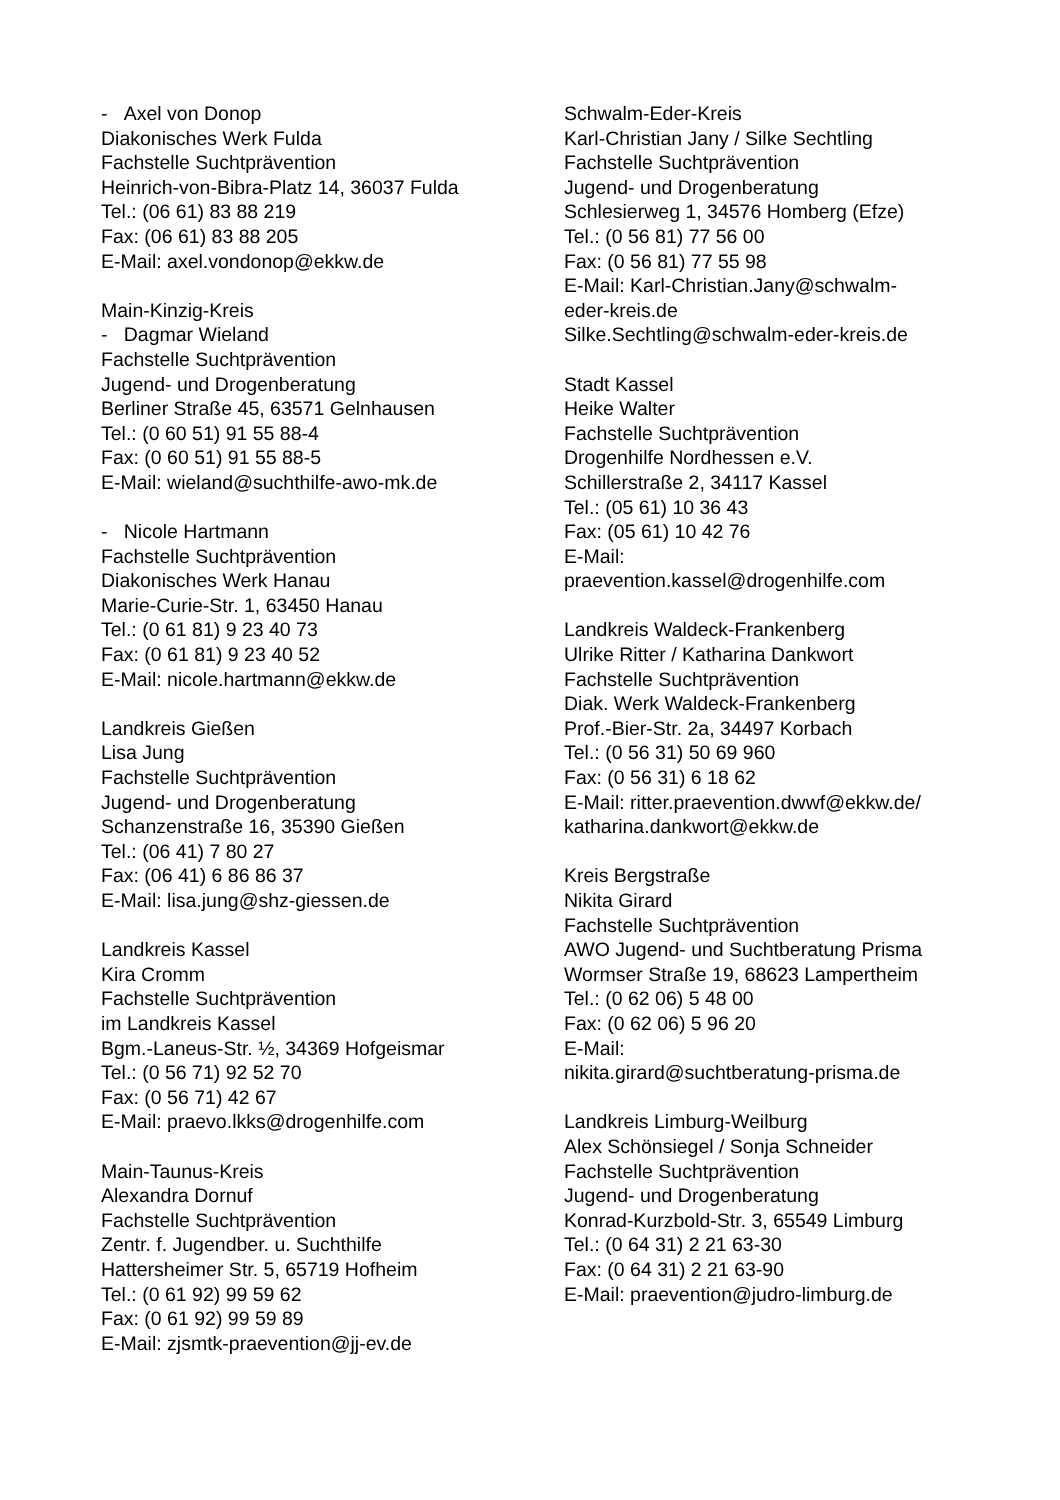- Axel von Donop
Diakonisches Werk Fulda
Fachstelle Suchtprävention
Heinrich-von-Bibra-Platz 14, 36037 Fulda
Tel.: (06 61) 83 88 219
Fax: (06 61) 83 88 205
E-Mail: axel.vondonop@ekkw.de
Main-Kinzig-Kreis
- Dagmar Wieland
Fachstelle Suchtprävention
Jugend- und Drogenberatung
Berliner Straße 45, 63571 Gelnhausen
Tel.: (0 60 51) 91 55 88-4
Fax: (0 60 51) 91 55 88-5
E-Mail: wieland@suchthilfe-awo-mk.de
- Nicole Hartmann
Fachstelle Suchtprävention
Diakonisches Werk Hanau
Marie-Curie-Str. 1, 63450 Hanau
Tel.: (0 61 81) 9 23 40 73
Fax: (0 61 81) 9 23 40 52
E-Mail: nicole.hartmann@ekkw.de
Landkreis Gießen
Lisa Jung
Fachstelle Suchtprävention
Jugend- und Drogenberatung
Schanzenstraße 16, 35390 Gießen
Tel.: (06 41) 7 80 27
Fax: (06 41) 6 86 86 37
E-Mail: lisa.jung@shz-giessen.de
Landkreis Kassel
Kira Cromm
Fachstelle Suchtprävention
im Landkreis Kassel
Bgm.-Laneus-Str. ½, 34369 Hofgeismar
Tel.: (0 56 71) 92 52 70
Fax: (0 56 71) 42 67
E-Mail: praevo.lkks@drogenhilfe.com
Main-Taunus-Kreis
Alexandra Dornuf
Fachstelle Suchtprävention
Zentr. f. Jugendber. u. Suchthilfe
Hattersheimer Str. 5, 65719 Hofheim
Tel.: (0 61 92) 99 59 62
Fax: (0 61 92) 99 59 89
E-Mail: zjsmtk-praevention@jj-ev.de
Schwalm-Eder-Kreis
Karl-Christian Jany / Silke Sechtling
Fachstelle Suchtprävention
Jugend- und Drogenberatung
Schlesierweg 1, 34576 Homberg (Efze)
Tel.: (0 56 81) 77 56 00
Fax: (0 56 81) 77 55 98
E-Mail: Karl-Christian.Jany@schwalm-
eder-kreis.de
Silke.Sechtling@schwalm-eder-kreis.de
Stadt Kassel
Heike Walter
Fachstelle Suchtprävention
Drogenhilfe Nordhessen e.V.
Schillerstraße 2, 34117 Kassel
Tel.: (05 61) 10 36 43
Fax: (05 61) 10 42 76
E-Mail:
praevention.kassel@drogenhilfe.com
Landkreis Waldeck-Frankenberg
Ulrike Ritter / Katharina Dankwort
Fachstelle Suchtprävention
Diak. Werk Waldeck-Frankenberg
Prof.-Bier-Str. 2a, 34497 Korbach
Tel.: (0 56 31) 50 69 960
Fax: (0 56 31) 6 18 62
E-Mail: ritter.praevention.dwwf@ekkw.de/
katharina.dankwort@ekkw.de
Kreis Bergstraße
Nikita Girard
Fachstelle Suchtprävention
AWO Jugend- und Suchtberatung Prisma
Wormser Straße 19, 68623 Lampertheim
Tel.: (0 62 06) 5 48 00
Fax: (0 62 06) 5 96 20
E-Mail:
nikita.girard@suchtberatung-prisma.de
Landkreis Limburg-Weilburg
Alex Schönsiegel / Sonja Schneider
Fachstelle Suchtprävention
Jugend- und Drogenberatung
Konrad-Kurzbold-Str. 3, 65549 Limburg
Tel.: (0 64 31) 2 21 63-30
Fax: (0 64 31) 2 21 63-90
E-Mail: praevention@judro-limburg.de